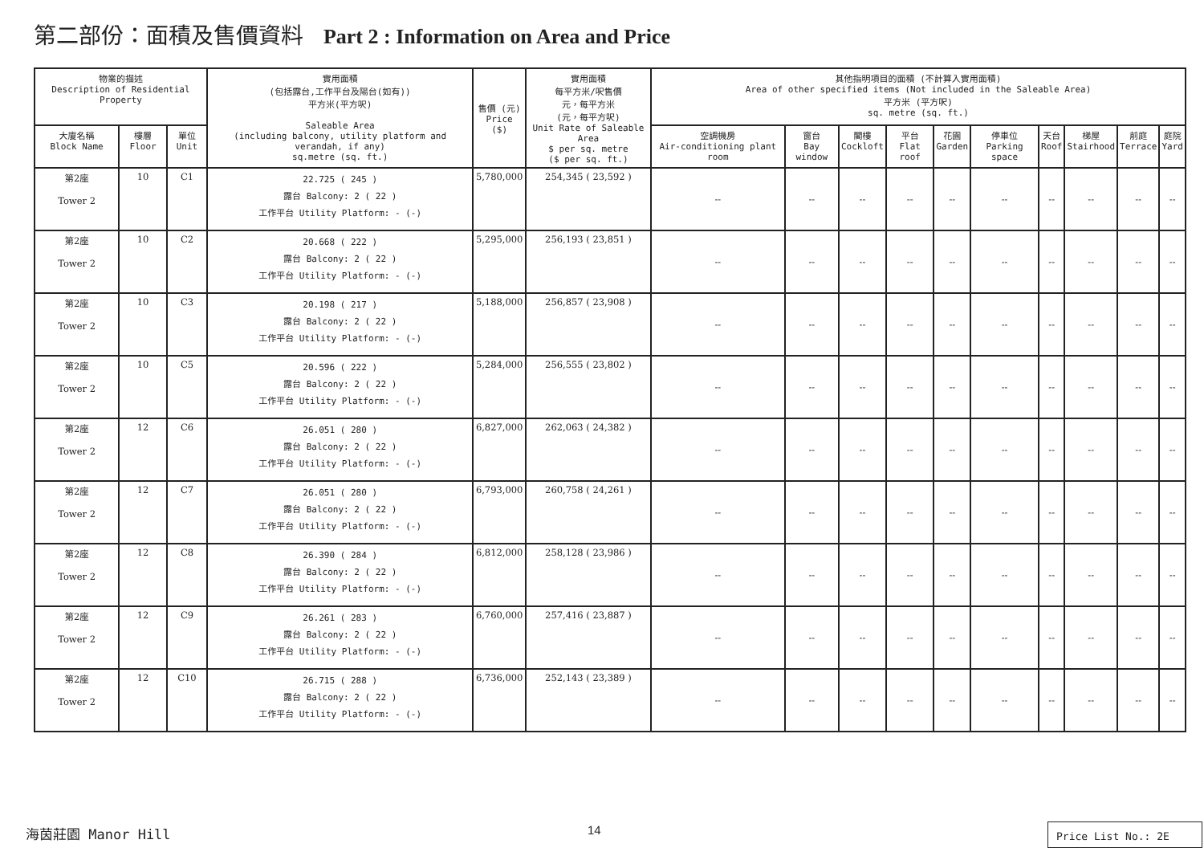第二部份：面積及售價資料 Part 2 : Information on Area and Price
| 物業的描述 Description of Residential Property | | | 實用面積 (包括露台,工作平台及陽台(如有)) 平方米(平方呎) Saleable Area (including balcony, utility platform and verandah, if any) sq.metre (sq. ft.) | 售價 (元) Price ($) | 實用面積 每平方米/呎售價 元，每平方米 (元，每平方呎) Unit Rate of Saleable Area $ per sq. metre ($ per sq. ft.) | 其他指明項目的面積 (不計算入實用面積) Area of other specified items (Not included in the Saleable Area) 平方米 (平方呎) sq. metre (sq. ft.) | | | | | | | | | |
| --- | --- | --- | --- | --- | --- | --- | --- | --- | --- | --- | --- | --- | --- | --- | --- |
| 大廈名稱 Block Name | 樓層 Floor | 單位 Unit | | | | 空調機房 Air-conditioning plant room | 窗台 Bay window | 閣樓 Cockloft | 平台 Flat roof | 花園 Garden | 停車位 Parking space | 天台 Roof | 梯屋 Stairhood | 前庭 Terrace | 庭院 Yard |
| 第2座 Tower 2 | 10 | C1 | 22.725 ( 245 ) 露台 Balcony: 2 ( 22 ) 工作平台 Utility Platform: - (-) | 5,780,000 | 254,345 ( 23,592 ) | -- | -- | -- | -- | -- | -- | -- | -- | -- | -- |
| 第2座 Tower 2 | 10 | C2 | 20.668 ( 222 ) 露台 Balcony: 2 ( 22 ) 工作平台 Utility Platform: - (-) | 5,295,000 | 256,193 ( 23,851 ) | -- | -- | -- | -- | -- | -- | -- | -- | -- | -- |
| 第2座 Tower 2 | 10 | C3 | 20.198 ( 217 ) 露台 Balcony: 2 ( 22 ) 工作平台 Utility Platform: - (-) | 5,188,000 | 256,857 ( 23,908 ) | -- | -- | -- | -- | -- | -- | -- | -- | -- | -- |
| 第2座 Tower 2 | 10 | C5 | 20.596 ( 222 ) 露台 Balcony: 2 ( 22 ) 工作平台 Utility Platform: - (-) | 5,284,000 | 256,555 ( 23,802 ) | -- | -- | -- | -- | -- | -- | -- | -- | -- | -- |
| 第2座 Tower 2 | 12 | C6 | 26.051 ( 280 ) 露台 Balcony: 2 ( 22 ) 工作平台 Utility Platform: - (-) | 6,827,000 | 262,063 ( 24,382 ) | -- | -- | -- | -- | -- | -- | -- | -- | -- | -- |
| 第2座 Tower 2 | 12 | C7 | 26.051 ( 280 ) 露台 Balcony: 2 ( 22 ) 工作平台 Utility Platform: - (-) | 6,793,000 | 260,758 ( 24,261 ) | -- | -- | -- | -- | -- | -- | -- | -- | -- | -- |
| 第2座 Tower 2 | 12 | C8 | 26.390 ( 284 ) 露台 Balcony: 2 ( 22 ) 工作平台 Utility Platform: - (-) | 6,812,000 | 258,128 ( 23,986 ) | -- | -- | -- | -- | -- | -- | -- | -- | -- | -- |
| 第2座 Tower 2 | 12 | C9 | 26.261 ( 283 ) 露台 Balcony: 2 ( 22 ) 工作平台 Utility Platform: - (-) | 6,760,000 | 257,416 ( 23,887 ) | -- | -- | -- | -- | -- | -- | -- | -- | -- | -- |
| 第2座 Tower 2 | 12 | C10 | 26.715 ( 288 ) 露台 Balcony: 2 ( 22 ) 工作平台 Utility Platform: - (-) | 6,736,000 | 252,143 ( 23,389 ) | -- | -- | -- | -- | -- | -- | -- | -- | -- | -- |
海茵莊園 Manor Hill 14 Price List No.: 2E